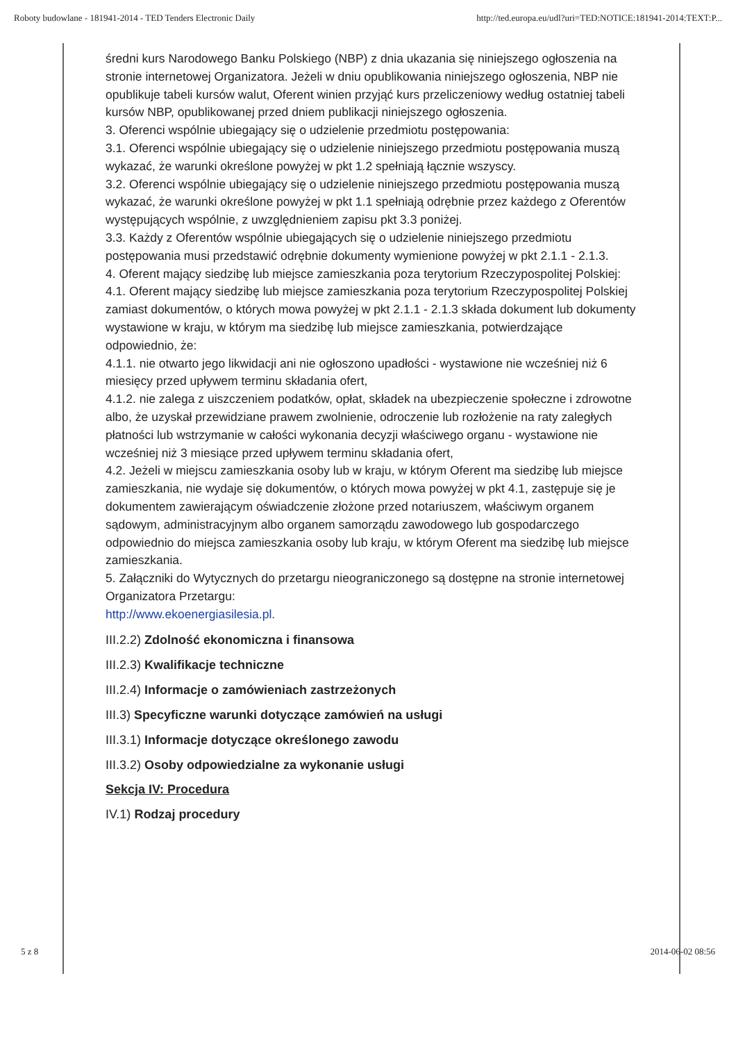Roboty budowlane - 181941-2014 - TED Tenders Electronic Daily http://ted.europa.eu/udl?uri=TED:NOTICE:181941-2014:TEXT:P...
średni kurs Narodowego Banku Polskiego (NBP) z dnia ukazania się niniejszego ogłoszenia na stronie internetowej Organizatora. Jeżeli w dniu opublikowania niniejszego ogłoszenia, NBP nie opublikuje tabeli kursów walut, Oferent winien przyjąć kurs przeliczeniowy według ostatniej tabeli kursów NBP, opublikowanej przed dniem publikacji niniejszego ogłoszenia.
3. Oferenci wspólnie ubiegający się o udzielenie przedmiotu postępowania:
3.1. Oferenci wspólnie ubiegający się o udzielenie niniejszego przedmiotu postępowania muszą wykazać, że warunki określone powyżej w pkt 1.2 spełniają łącznie wszyscy.
3.2. Oferenci wspólnie ubiegający się o udzielenie niniejszego przedmiotu postępowania muszą wykazać, że warunki określone powyżej w pkt 1.1 spełniają odrębnie przez każdego z Oferentów występujących wspólnie, z uwzględnieniem zapisu pkt 3.3 poniżej.
3.3. Każdy z Oferentów wspólnie ubiegających się o udzielenie niniejszego przedmiotu postępowania musi przedstawić odrębnie dokumenty wymienione powyżej w pkt 2.1.1 - 2.1.3.
4. Oferent mający siedzibę lub miejsce zamieszkania poza terytorium Rzeczypospolitej Polskiej:
4.1. Oferent mający siedzibę lub miejsce zamieszkania poza terytorium Rzeczypospolitej Polskiej zamiast dokumentów, o których mowa powyżej w pkt 2.1.1 - 2.1.3 składa dokument lub dokumenty wystawione w kraju, w którym ma siedzibę lub miejsce zamieszkania, potwierdzające odpowiednio, że:
4.1.1. nie otwarto jego likwidacji ani nie ogłoszono upadłości - wystawione nie wcześniej niż 6 miesięcy przed upływem terminu składania ofert,
4.1.2. nie zalega z uiszczeniem podatków, opłat, składek na ubezpieczenie społeczne i zdrowotne albo, że uzyskał przewidziane prawem zwolnienie, odroczenie lub rozłożenie na raty zaległych płatności lub wstrzymanie w całości wykonania decyzji właściwego organu - wystawione nie wcześniej niż 3 miesiące przed upływem terminu składania ofert,
4.2. Jeżeli w miejscu zamieszkania osoby lub w kraju, w którym Oferent ma siedzibę lub miejsce zamieszkania, nie wydaje się dokumentów, o których mowa powyżej w pkt 4.1, zastępuje się je dokumentem zawierającym oświadczenie złożone przed notariuszem, właściwym organem sądowym, administracyjnym albo organem samorządu zawodowego lub gospodarczego odpowiednio do miejsca zamieszkania osoby lub kraju, w którym Oferent ma siedzibę lub miejsce zamieszkania.
5. Załączniki do Wytycznych do przetargu nieograniczonego są dostępne na stronie internetowej Organizatora Przetargu:
http://www.ekoenergiasilesia.pl.
III.2.2) Zdolność ekonomiczna i finansowa
III.2.3) Kwalifikacje techniczne
III.2.4) Informacje o zamówieniach zastrzeżonych
III.3) Specyficzne warunki dotyczące zamówień na usługi
III.3.1) Informacje dotyczące określonego zawodu
III.3.2) Osoby odpowiedzialne za wykonanie usługi
Sekcja IV: Procedura
IV.1) Rodzaj procedury
5 z 8 2014-06-02 08:56